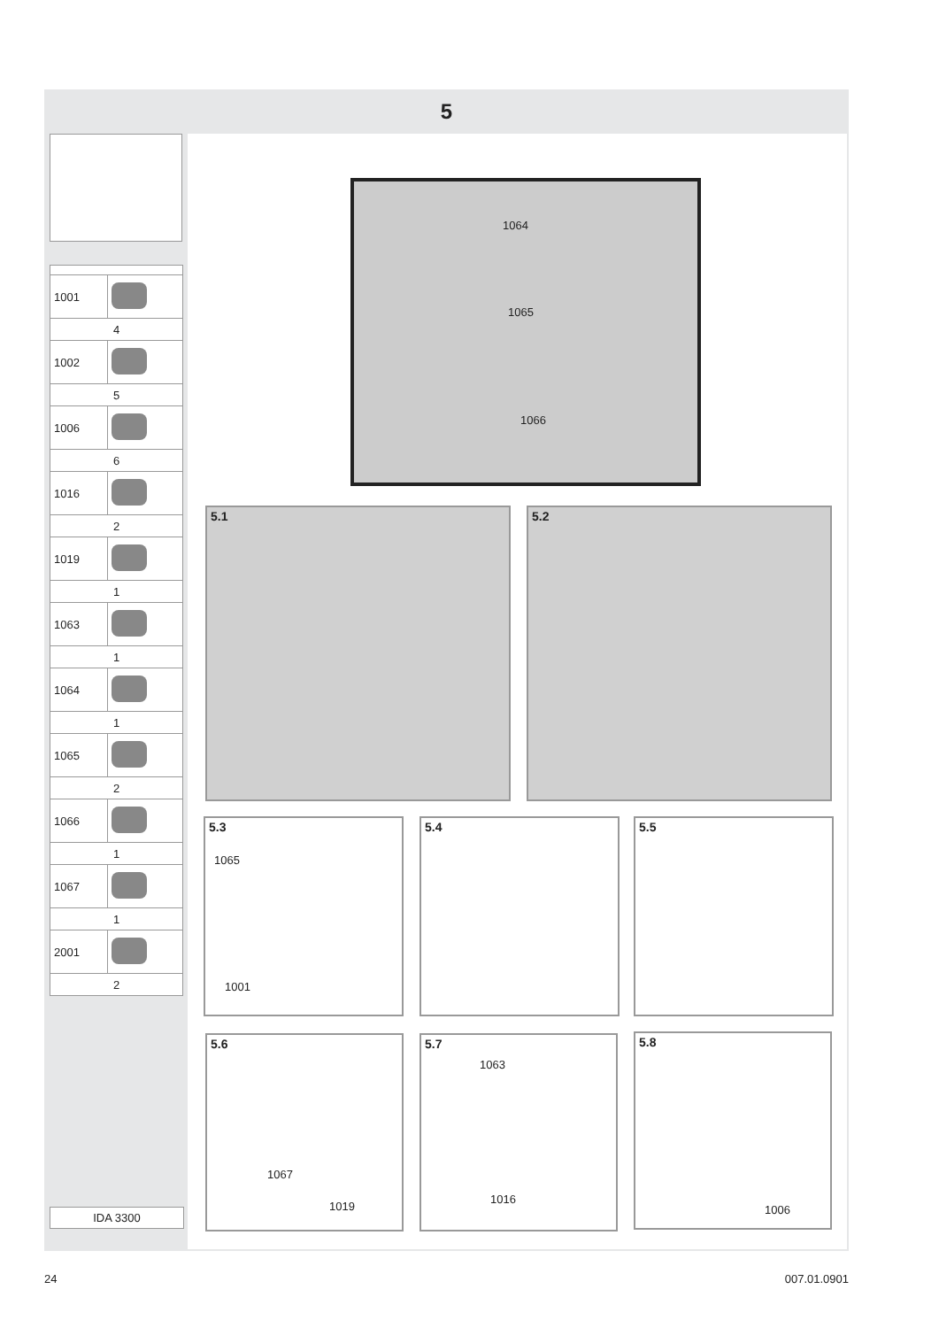5
| 1001 | |
| 4 | |
| 1002 | |
| 5 | |
| 1006 | |
| 6 | |
| 1016 | |
| 2 | |
| 1019 | |
| 1 | |
| 1063 | |
| 1 | |
| 1064 | |
| 1 | |
| 1065 | |
| 2 | |
| 1066 | |
| 1 | |
| 1067 | |
| 1 | |
| 2001 | |
| 2 | |
IDA 3300
1064
1065
1066
5.1 5.2
5.3
1065
1001
5.4 5.5
5.6
1067
1019
5.7
1063
1016
5.8
1006
24 007.01.0901